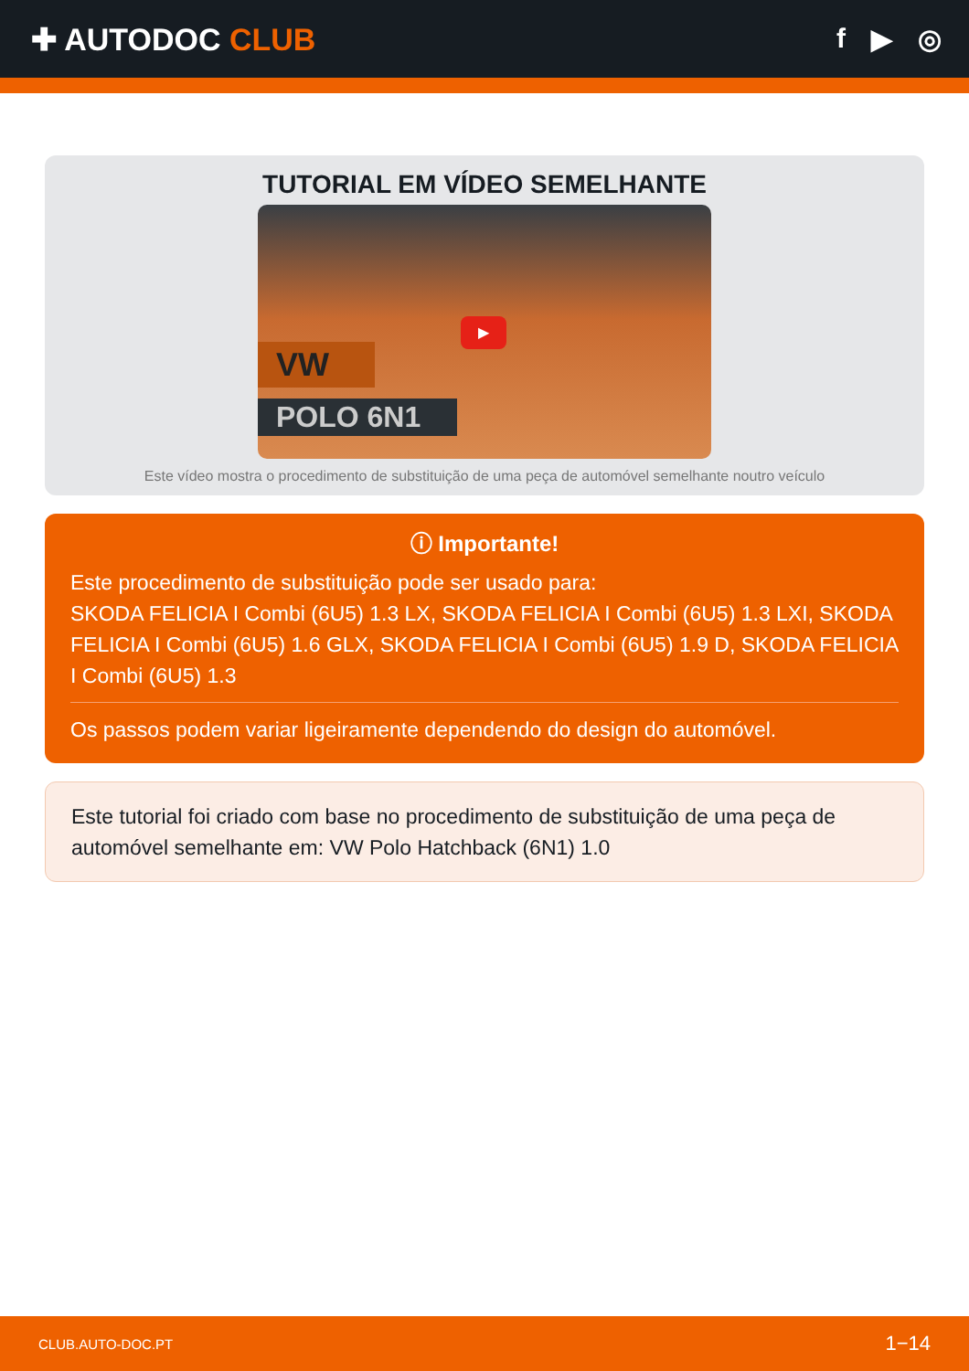✚ AUTODOC CLUB f ▶ ◎
TUTORIAL EM VÍDEO SEMELHANTE
VW
POLO 6N1
▶
Este vídeo mostra o procedimento de substituição de uma peça de automóvel semelhante noutro veículo
ⓘ Importante!
Este procedimento de substituição pode ser usado para:
SKODA FELICIA I Combi (6U5) 1.3 LX, SKODA FELICIA I Combi (6U5) 1.3 LXI, SKODA FELICIA I Combi (6U5) 1.6 GLX, SKODA FELICIA I Combi (6U5) 1.9 D, SKODA FELICIA I Combi (6U5) 1.3
Os passos podem variar ligeiramente dependendo do design do automóvel.
Este tutorial foi criado com base no procedimento de substituição de uma peça de automóvel semelhante em: VW Polo Hatchback (6N1) 1.0
CLUB.AUTO-DOC.PT 1−14